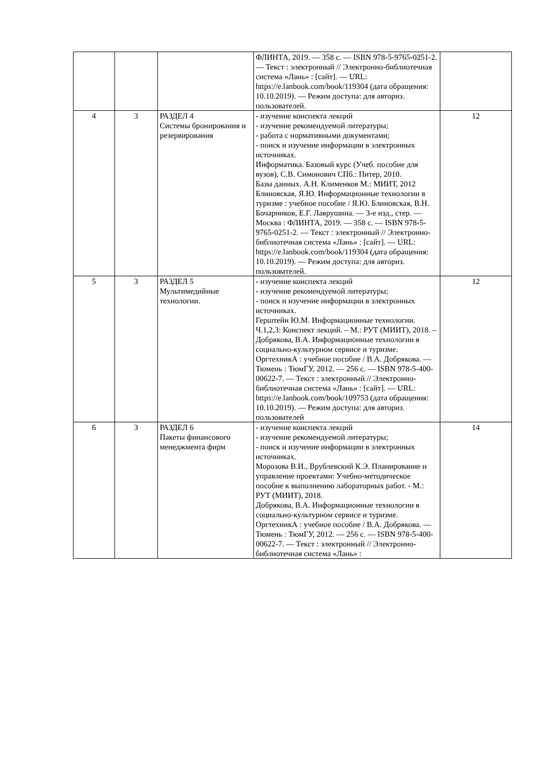| | | | ФЛИНТА, 2019. — 358 с. — ISBN 978-5-9765-0251-2. — Текст : электронный // Электронно-библиотечная система «Лань» : [сайт]. — URL: https://e.lanbook.com/book/119304 (дата обращения: 10.10.2019). — Режим доступа: для авториз. пользователей. | |
| 4 | 3 | РАЗДЕЛ 4 Системы бронирования и резервирования | - изучение конспекта лекций - изучение рекомендуемой литературы; - работа с нормативными документами; - поиск и изучение информации в электронных источниках. Информатика. Базовый курс (Учеб. пособие для вузов), С.В. Симонович СПб.: Питер, 2010. Базы данных. А.Н. Клименков М.: МИИТ, 2012 Блиновская, Я.Ю. Информационные технологии в туризме : учебное пособие / Я.Ю. Блиновская, В.Н. Бочарников, Е.Г. Лаврушина. — 3-е изд., стер. — Москва : ФЛИНТА, 2019. — 358 с. — ISBN 978-5-9765-0251-2. — Текст : электронный // Электронно-библиотечная система «Лань» : [сайт]. — URL: https://e.lanbook.com/book/119304 (дата обращения: 10.10.2019). — Режим доступа: для авториз. пользователей. | 12 |
| 5 | 3 | РАЗДЕЛ 5 Мультимедийные технологии. | - изучение конспекта лекций - изучение рекомендуемой литературы; - поиск и изучение информации в электронных источниках. Герштейн Ю.М. Информационные технологии. Ч.1,2,3: Конспект лекций. – М.: РУТ (МИИТ), 2018. – Добрякова, В.А. Информационные технологии в социально-культурном сервисе и туризме. ОргтехникА : учебное пособие / В.А. Добрякова. — Тюмень : ТюмГУ, 2012. — 256 с. — ISBN 978-5-400-00622-7. — Текст : электронный // Электронно-библиотечная система «Лань» : [сайт]. — URL: https://e.lanbook.com/book/109753 (дата обращения: 10.10.2019). — Режим доступа: для авториз. пользователей | 12 |
| 6 | 3 | РАЗДЕЛ 6 Пакеты финансового менеджмента фирм | - изучение конспекта лекций - изучение рекомендуемой литературы; - поиск и изучение информации в электронных источниках. Морозова В.И., Врублевский К.Э. Планирование и управление проектами: Учебно-методическое пособие к выполнению лабораторных работ. - М.: РУТ (МИИТ), 2018. Добрякова, В.А. Информационные технологии в социально-культурном сервисе и туризме. ОргтехникА : учебное пособие / В.А. Добрякова. — Тюмень : ТюмГУ, 2012. — 256 с. — ISBN 978-5-400-00622-7. — Текст : электронный // Электронно-библиотечная система «Лань» : | 14 |